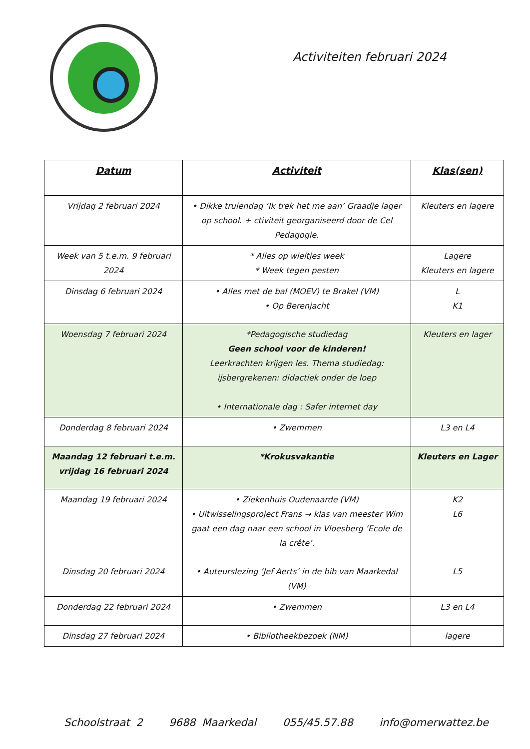Activiteiten februari 2024
| Datum | Activiteit | Klas(sen) |
| --- | --- | --- |
| Vrijdag 2 februari 2024 | • Dikke truiendag ‘Ik trek het me aan’ Graadje lager op school. + ctiviteit georganiseerd door de Cel Pedagogie. | Kleuters en lagere |
| Week van 5 t.e.m. 9 februari 2024 | * Alles op wieltjes week * Week tegen pesten | Lagere Kleuters en lagere |
| Dinsdag 6 februari 2024 | • Alles met de bal (MOEV) te Brakel (VM) • Op Berenjacht | L K1 |
| Woensdag 7 februari 2024 | *Pedagogische studiedag Geen school voor de kinderen! Leerkrachten krijgen les. Thema studiedag: ijsbergrekenen: didactiek onder de loep • Internationale dag : Safer internet day | Kleuters en lager |
| Donderdag 8 februari 2024 | • Zwemmen | L3 en L4 |
| Maandag 12 februari t.e.m. vrijdag 16 februari 2024 | *Krokusvakantie | Kleuters en Lager |
| Maandag 19 februari 2024 | • Ziekenhuis Oudenaarde (VM) • Uitwisselingsproject Frans → klas van meester Wim gaat een dag naar een school in Vloesberg ‘Ecole de la crête’. | K2 L6 |
| Dinsdag 20 februari 2024 | • Auteurslezing ‘Jef Aerts’ in de bib van Maarkedal (VM) | L5 |
| Donderdag 22 februari 2024 | • Zwemmen | L3 en L4 |
| Dinsdag 27 februari 2024 | • Bibliotheekbezoek (NM) | lagere |
Schoolstraat 2 9688 Maarkedal 055/45.57.88 info@omerwattez.be